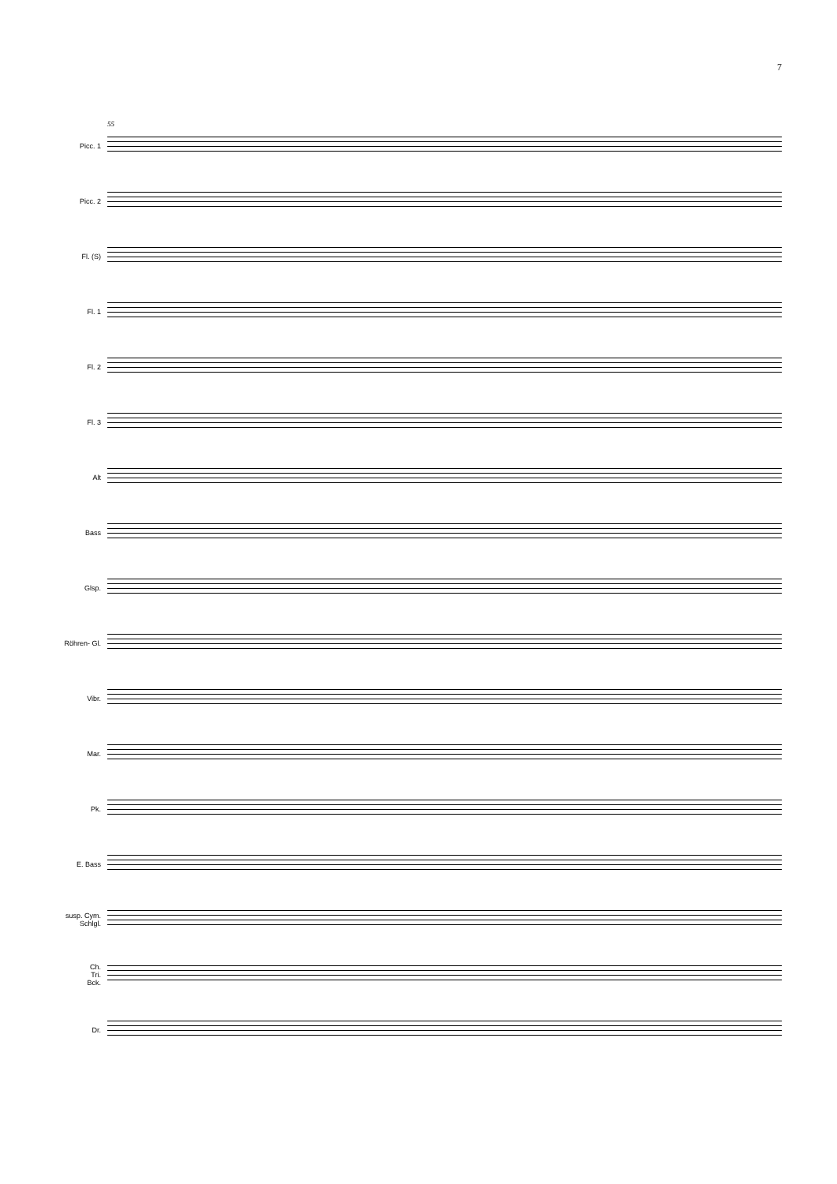7
55
Picc. 1
Picc. 2
Fl. (S)
Fl. 1
Fl. 2
Fl. 3
Alt
Bass
Glsp.
Röhren- Gl.
Vibr.
Mar.
Pk.
E. Bass
susp. Cym.
Schlgl.
Ch.
Tri.
Bck.
Dr.
mf mf mf mf mf mf mf mf mf mp mf